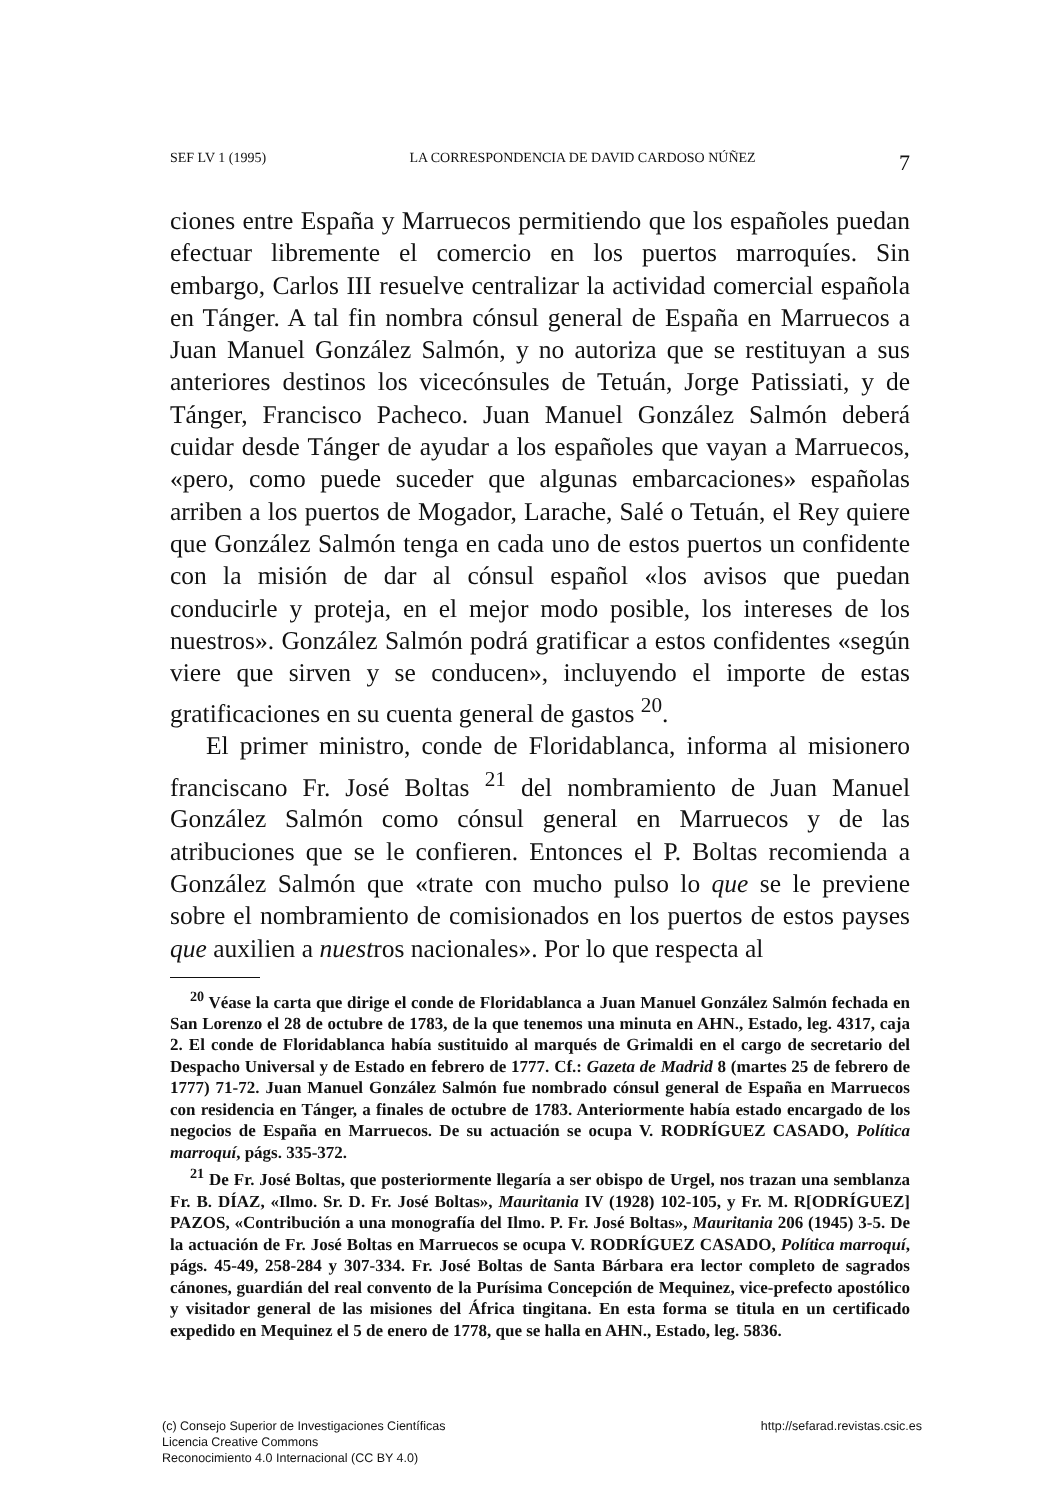SEF LV 1 (1995) LA CORRESPONDENCIA DE DAVID CARDOSO NÚÑEZ 7
ciones entre España y Marruecos permitiendo que los españoles puedan efectuar libremente el comercio en los puertos marroquíes. Sin embargo, Carlos III resuelve centralizar la actividad comercial española en Tánger. A tal fin nombra cónsul general de España en Marruecos a Juan Manuel González Salmón, y no autoriza que se restituyan a sus anteriores destinos los vicecónsules de Tetuán, Jorge Patissiati, y de Tánger, Francisco Pacheco. Juan Manuel González Salmón deberá cuidar desde Tánger de ayudar a los españoles que vayan a Marruecos, «pero, como puede suceder que algunas embarcaciones» españolas arriben a los puertos de Mogador, Larache, Salé o Tetuán, el Rey quiere que González Salmón tenga en cada uno de estos puertos un confidente con la misión de dar al cónsul español «los avisos que puedan conducirle y proteja, en el mejor modo posible, los intereses de los nuestros». González Salmón podrá gratificar a estos confidentes «según viere que sirven y se conducen», incluyendo el importe de estas gratificaciones en su cuenta general de gastos <sup>20</sup>.
El primer ministro, conde de Floridablanca, informa al misionero franciscano Fr. José Boltas <sup>21</sup> del nombramiento de Juan Manuel González Salmón como cónsul general en Marruecos y de las atribuciones que se le confieren. Entonces el P. Boltas recomienda a González Salmón que «trate con mucho pulso lo que se le previene sobre el nombramiento de comisionados en los puertos de estos payses que auxilien a nuestros nacionales». Por lo que respecta al
<sup>20</sup> Véase la carta que dirige el conde de Floridablanca a Juan Manuel González Salmón fechada en San Lorenzo el 28 de octubre de 1783, de la que tenemos una minuta en AHN., Estado, leg. 4317, caja 2. El conde de Floridablanca había sustituido al marqués de Grimaldi en el cargo de secretario del Despacho Universal y de Estado en febrero de 1777. Cf.: Gazeta de Madrid 8 (martes 25 de febrero de 1777) 71-72. Juan Manuel González Salmón fue nombrado cónsul general de España en Marruecos con residencia en Tánger, a finales de octubre de 1783. Anteriormente había estado encargado de los negocios de España en Marruecos. De su actuación se ocupa V. RODRÍGUEZ CASADO, Política marroquí, págs. 335-372.
<sup>21</sup> De Fr. José Boltas, que posteriormente llegaría a ser obispo de Urgel, nos trazan una semblanza Fr. B. DÍAZ, «Ilmo. Sr. D. Fr. José Boltas», Mauritania IV (1928) 102-105, y Fr. M. R[ODRÍGUEZ] PAZOS, «Contribución a una monografía del Ilmo. P. Fr. José Boltas», Mauritania 206 (1945) 3-5. De la actuación de Fr. José Boltas en Marruecos se ocupa V. RODRÍGUEZ CASADO, Política marroquí, págs. 45-49, 258-284 y 307-334. Fr. José Boltas de Santa Bárbara era lector completo de sagrados cánones, guardián del real convento de la Purísima Concepción de Mequinez, vice-prefecto apostólico y visitador general de las misiones del África tingitana. En esta forma se titula en un certificado expedido en Mequinez el 5 de enero de 1778, que se halla en AHN., Estado, leg. 5836.
(c) Consejo Superior de Investigaciones Científicas
Licencia Creative Commons
Reconocimiento 4.0 Internacional (CC BY 4.0)
http://sefarad.revistas.csic.es